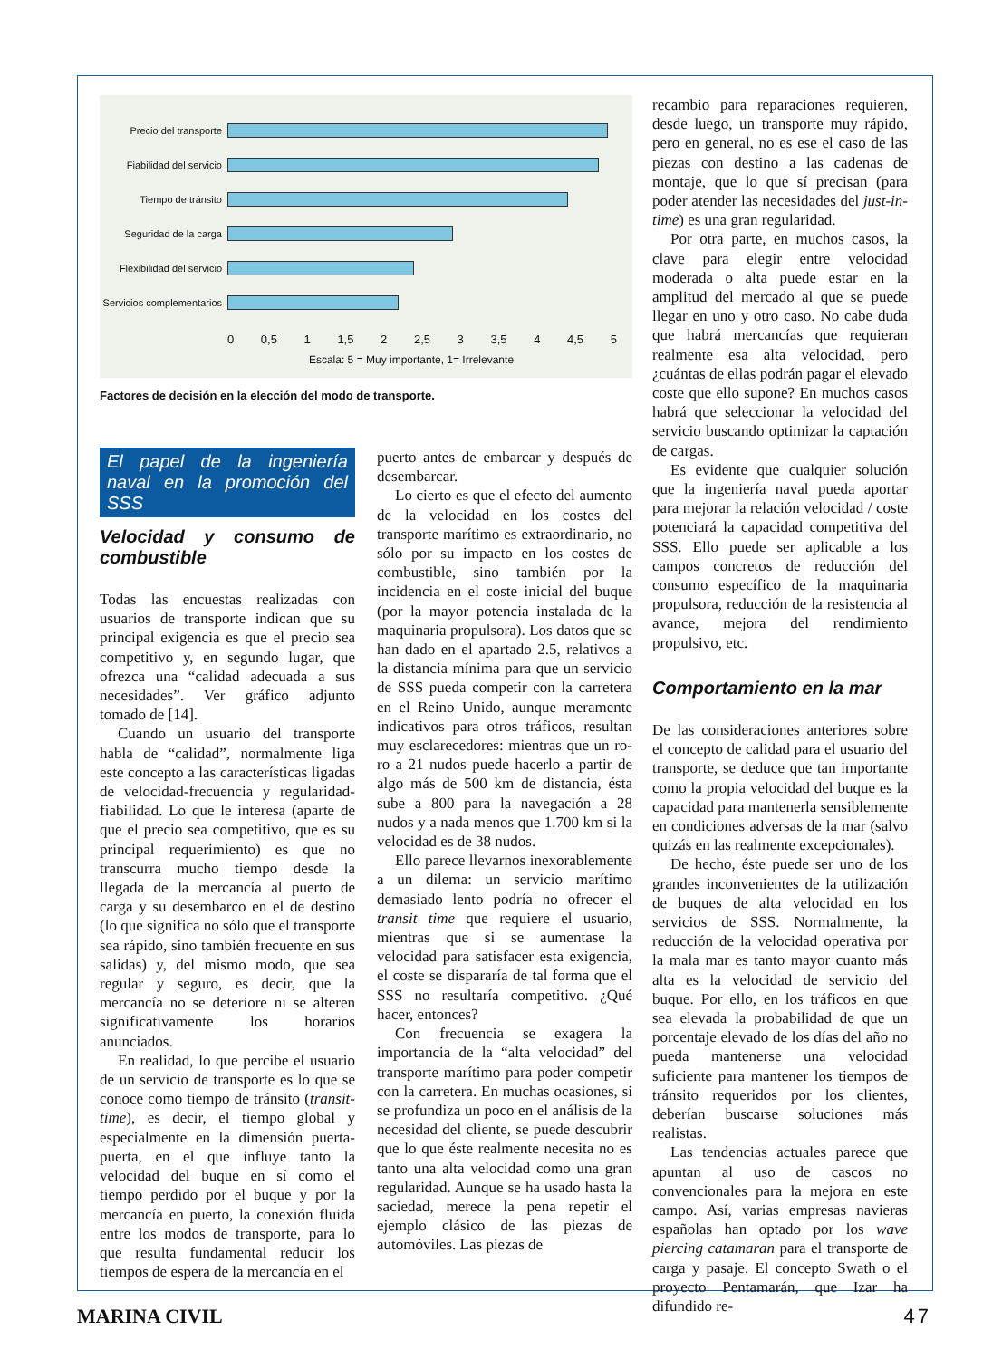Precio del transporte
Fiabilidad del servicio
Tiempo de tránsito
Seguridad de la carga
Flexibilidad del servicio
Servicios complementarios
0 0,5 1 1,5 2 2,5 3 3,5 4 4,5 5
Escala: 5 = Muy importante, 1= Irrelevante
Factores de decisión en la elección del modo de transporte.
El papel de la ingeniería naval en la promoción del SSS
Velocidad y consumo de combustible
Todas las encuestas realizadas con usuarios de transporte indican que su principal exigencia es que el precio sea competitivo y, en segundo lugar, que ofrezca una “calidad adecuada a sus necesidades”. Ver gráfico adjunto tomado de [14].
Cuando un usuario del transporte habla de “calidad”, normalmente liga este concepto a las características ligadas de velocidad-frecuencia y regularidad-fiabilidad. Lo que le interesa (aparte de que el precio sea competitivo, que es su principal requerimiento) es que no transcurra mucho tiempo desde la llegada de la mercancía al puerto de carga y su desembarco en el de destino (lo que significa no sólo que el transporte sea rápido, sino también frecuente en sus salidas) y, del mismo modo, que sea regular y seguro, es decir, que la mercancía no se deteriore ni se alteren significativamente los horarios anunciados.
En realidad, lo que percibe el usuario de un servicio de transporte es lo que se conoce como tiempo de tránsito (transit-time), es decir, el tiempo global y especialmente en la dimensión puerta-puerta, en el que influye tanto la velocidad del buque en sí como el tiempo perdido por el buque y por la mercancía en puerto, la conexión fluida entre los modos de transporte, para lo que resulta fundamental reducir los tiempos de espera de la mercancía en el
puerto antes de embarcar y después de desembarcar.
Lo cierto es que el efecto del aumento de la velocidad en los costes del transporte marítimo es extraordinario, no sólo por su impacto en los costes de combustible, sino también por la incidencia en el coste inicial del buque (por la mayor potencia instalada de la maquinaria propulsora). Los datos que se han dado en el apartado 2.5, relativos a la distancia mínima para que un servicio de SSS pueda competir con la carretera en el Reino Unido, aunque meramente indicativos para otros tráficos, resultan muy esclarecedores: mientras que un ro-ro a 21 nudos puede hacerlo a partir de algo más de 500 km de distancia, ésta sube a 800 para la navegación a 28 nudos y a nada menos que 1.700 km si la velocidad es de 38 nudos.
Ello parece llevarnos inexorablemente a un dilema: un servicio marítimo demasiado lento podría no ofrecer el transit time que requiere el usuario, mientras que si se aumentase la velocidad para satisfacer esta exigencia, el coste se dispararía de tal forma que el SSS no resultaría competitivo. ¿Qué hacer, entonces?
Con frecuencia se exagera la importancia de la “alta velocidad” del transporte marítimo para poder competir con la carretera. En muchas ocasiones, si se profundiza un poco en el análisis de la necesidad del cliente, se puede descubrir que lo que éste realmente necesita no es tanto una alta velocidad como una gran regularidad. Aunque se ha usado hasta la saciedad, merece la pena repetir el ejemplo clásico de las piezas de automóviles. Las piezas de
recambio para reparaciones requieren, desde luego, un transporte muy rápido, pero en general, no es ese el caso de las piezas con destino a las cadenas de montaje, que lo que sí precisan (para poder atender las necesidades del just-in-time) es una gran regularidad.
Por otra parte, en muchos casos, la clave para elegir entre velocidad moderada o alta puede estar en la amplitud del mercado al que se puede llegar en uno y otro caso. No cabe duda que habrá mercancías que requieran realmente esa alta velocidad, pero ¿cuántas de ellas podrán pagar el elevado coste que ello supone? En muchos casos habrá que seleccionar la velocidad del servicio buscando optimizar la captación de cargas.
Es evidente que cualquier solución que la ingeniería naval pueda aportar para mejorar la relación velocidad / coste potenciará la capacidad competitiva del SSS. Ello puede ser aplicable a los campos concretos de reducción del consumo específico de la maquinaria propulsora, reducción de la resistencia al avance, mejora del rendimiento propulsivo, etc.
Comportamiento en la mar
De las consideraciones anteriores sobre el concepto de calidad para el usuario del transporte, se deduce que tan importante como la propia velocidad del buque es la capacidad para mantenerla sensiblemente en condiciones adversas de la mar (salvo quizás en las realmente excepcionales).
De hecho, éste puede ser uno de los grandes inconvenientes de la utilización de buques de alta velocidad en los servicios de SSS. Normalmente, la reducción de la velocidad operativa por la mala mar es tanto mayor cuanto más alta es la velocidad de servicio del buque. Por ello, en los tráficos en que sea elevada la probabilidad de que un porcentaje elevado de los días del año no pueda mantenerse una velocidad suficiente para mantener los tiempos de tránsito requeridos por los clientes, deberían buscarse soluciones más realistas.
Las tendencias actuales parece que apuntan al uso de cascos no convencionales para la mejora en este campo. Así, varias empresas navieras españolas han optado por los wave piercing catamaran para el transporte de carga y pasaje. El concepto Swath o el proyecto Pentamarán, que Izar ha difundido re-
MARINA CIVIL 47